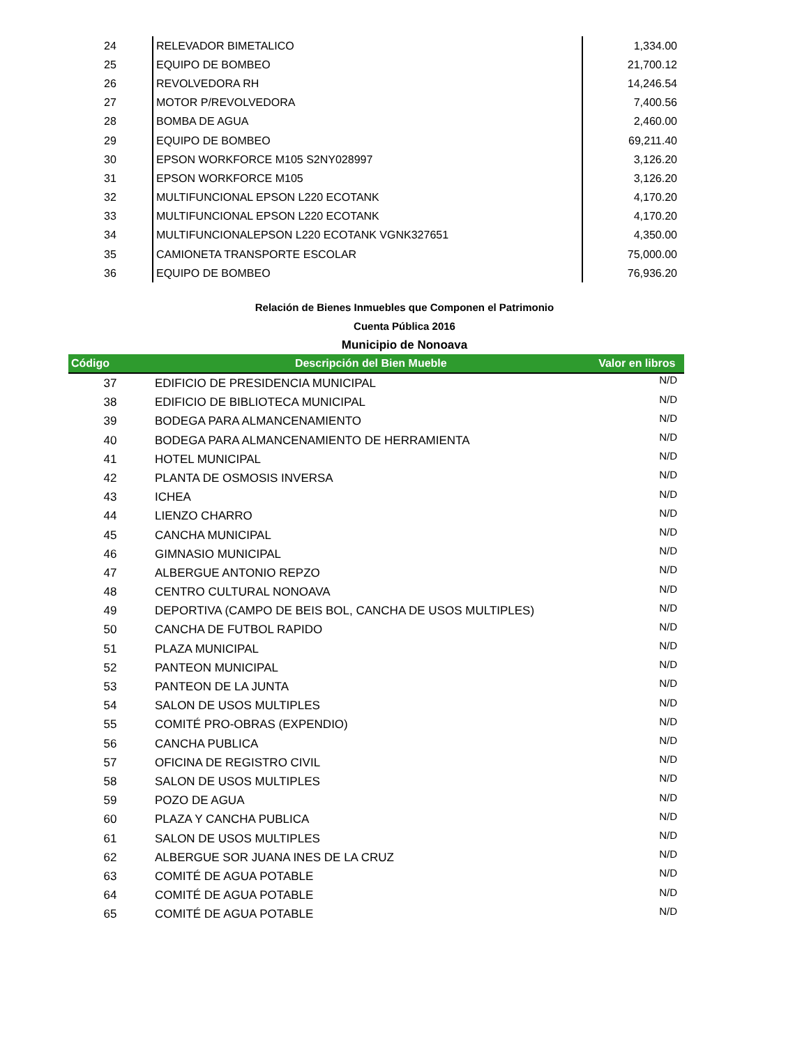| 24 | RELEVADOR BIMETALICO | 1,334.00 |
| 25 | EQUIPO DE BOMBEO | 21,700.12 |
| 26 | REVOLVEDORA RH | 14,246.54 |
| 27 | MOTOR P/REVOLVEDORA | 7,400.56 |
| 28 | BOMBA DE AGUA | 2,460.00 |
| 29 | EQUIPO DE BOMBEO | 69,211.40 |
| 30 | EPSON WORKFORCE M105 S2NY028997 | 3,126.20 |
| 31 | EPSON WORKFORCE M105 | 3,126.20 |
| 32 | MULTIFUNCIONAL EPSON L220 ECOTANK | 4,170.20 |
| 33 | MULTIFUNCIONAL EPSON L220 ECOTANK | 4,170.20 |
| 34 | MULTIFUNCIONALEPSON L220 ECOTANK VGNK327651 | 4,350.00 |
| 35 | CAMIONETA TRANSPORTE ESCOLAR | 75,000.00 |
| 36 | EQUIPO DE BOMBEO | 76,936.20 |
Relación de Bienes Inmuebles que Componen el Patrimonio
Cuenta Pública 2016
Municipio de Nonoava
| Código | Descripción del Bien Mueble | Valor en libros |
| --- | --- | --- |
| 37 | EDIFICIO DE PRESIDENCIA MUNICIPAL | N/D |
| 38 | EDIFICIO DE BIBLIOTECA MUNICIPAL | N/D |
| 39 | BODEGA PARA ALMANCENAMIENTO | N/D |
| 40 | BODEGA PARA ALMANCENAMIENTO DE HERRAMIENTA | N/D |
| 41 | HOTEL MUNICIPAL | N/D |
| 42 | PLANTA DE OSMOSIS INVERSA | N/D |
| 43 | ICHEA | N/D |
| 44 | LIENZO CHARRO | N/D |
| 45 | CANCHA MUNICIPAL | N/D |
| 46 | GIMNASIO MUNICIPAL | N/D |
| 47 | ALBERGUE ANTONIO REPZO | N/D |
| 48 | CENTRO CULTURAL NONOAVA | N/D |
| 49 | DEPORTIVA (CAMPO DE BEIS BOL, CANCHA DE USOS MULTIPLES) | N/D |
| 50 | CANCHA DE FUTBOL RAPIDO | N/D |
| 51 | PLAZA MUNICIPAL | N/D |
| 52 | PANTEON MUNICIPAL | N/D |
| 53 | PANTEON DE LA JUNTA | N/D |
| 54 | SALON DE USOS MULTIPLES | N/D |
| 55 | COMITÉ PRO-OBRAS (EXPENDIO) | N/D |
| 56 | CANCHA PUBLICA | N/D |
| 57 | OFICINA DE REGISTRO CIVIL | N/D |
| 58 | SALON DE USOS MULTIPLES | N/D |
| 59 | POZO DE AGUA | N/D |
| 60 | PLAZA Y CANCHA PUBLICA | N/D |
| 61 | SALON DE USOS MULTIPLES | N/D |
| 62 | ALBERGUE SOR JUANA INES DE LA CRUZ | N/D |
| 63 | COMITÉ DE AGUA POTABLE | N/D |
| 64 | COMITÉ DE AGUA POTABLE | N/D |
| 65 | COMITÉ DE AGUA POTABLE | N/D |